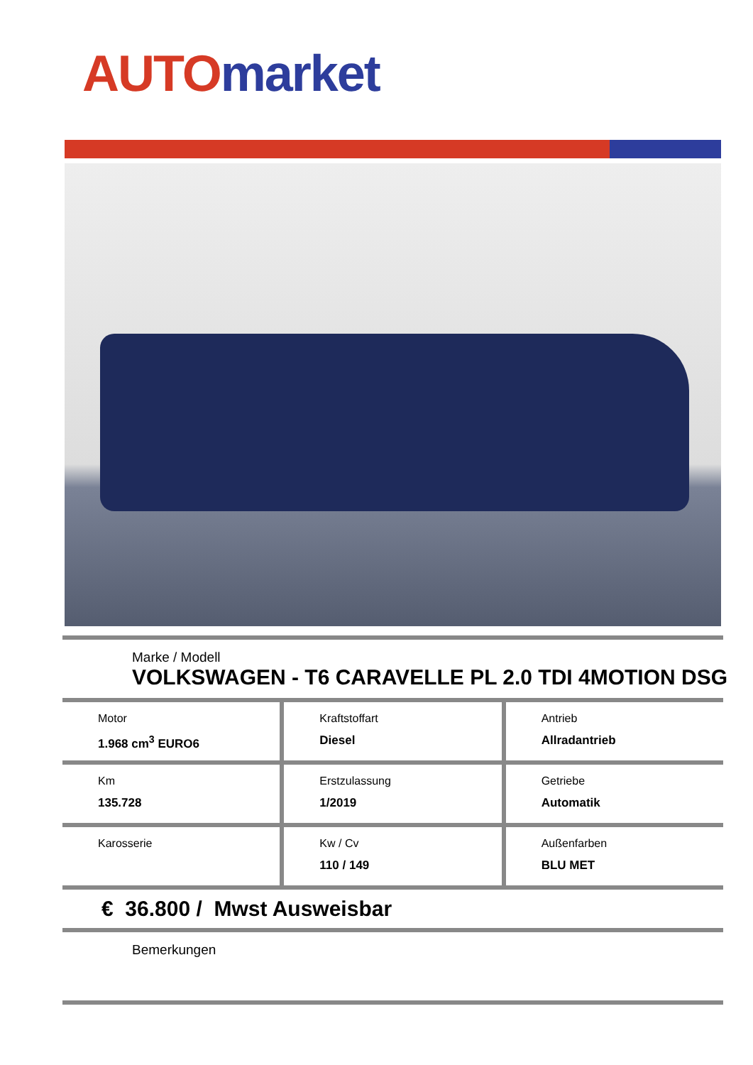AUTO market
Marke / Modell
VOLKSWAGEN - T6 CARAVELLE PL 2.0 TDI 4MOTION DSG
Motor
1.968 cm<sup>3</sup> EURO6
Kraftstoffart
Diesel
Antrieb
Allradantrieb
Km
135.728
Erstzulassung
1/2019
Getriebe
Automatik
Karosserie Kw / Cv
110 / 149
Außenfarben
BLU MET
€ 36.800 / Mwst Ausweisbar
Bemerkungen